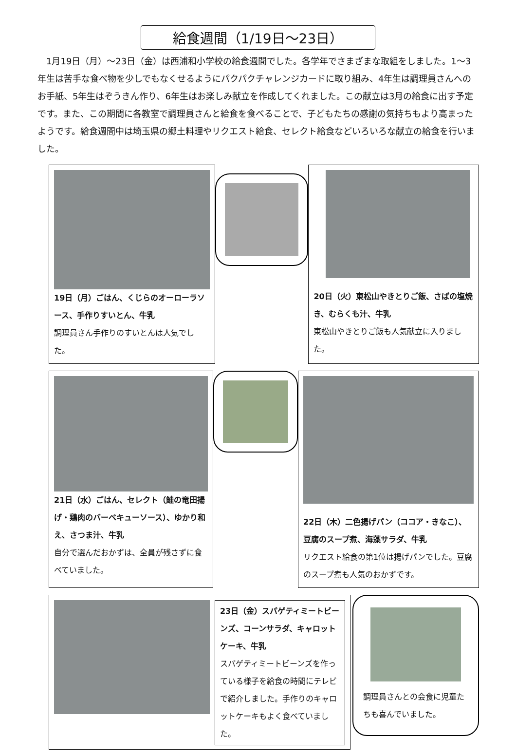給食週間（1/19日～23日）
1月19日（月）～23日（金）は西浦和小学校の給食週間でした。各学年でさまざまな取組をしました。1～3年生は苦手な食べ物を少しでもなくせるようにパクパクチャレンジカードに取り組み、4年生は調理員さんへのお手紙、5年生はぞうきん作り、6年生はお楽しみ献立を作成してくれました。この献立は3月の給食に出す予定です。また、この期間に各教室で調理員さんと給食を食べることで、子どもたちの感謝の気持ちもより高まったようです。給食週間中は埼玉県の郷土料理やリクエスト給食、セレクト給食などいろいろな献立の給食を行いました。
19日（月）ごはん、くじらのオーローラソース、手作りすいとん、牛乳
調理員さん手作りのすいとんは人気でした。
20日（火）東松山やきとりご飯、さばの塩焼き、むらくも汁、牛乳
東松山やきとりご飯も人気献立に入りました。
21日（水）ごはん、セレクト（鮭の竜田揚げ・鶏肉のバーベキューソース）、ゆかり和え、さつま汁、牛乳
自分で選んだおかずは、全員が残さずに食べていました。
22日（木）二色揚げパン（ココア・きなこ）、豆腐のスープ煮、海藻サラダ、牛乳
リクエスト給食の第1位は揚げパンでした。豆腐のスープ煮も人気のおかずです。
23日（金）スパゲティミートビーンズ、コーンサラダ、キャロットケーキ、牛乳
スパゲティミートビーンズを作っている様子を給食の時間にテレビで紹介しました。手作りのキャロットケーキもよく食べていました。
調理員さんとの会食に児童たちも喜んでいました。